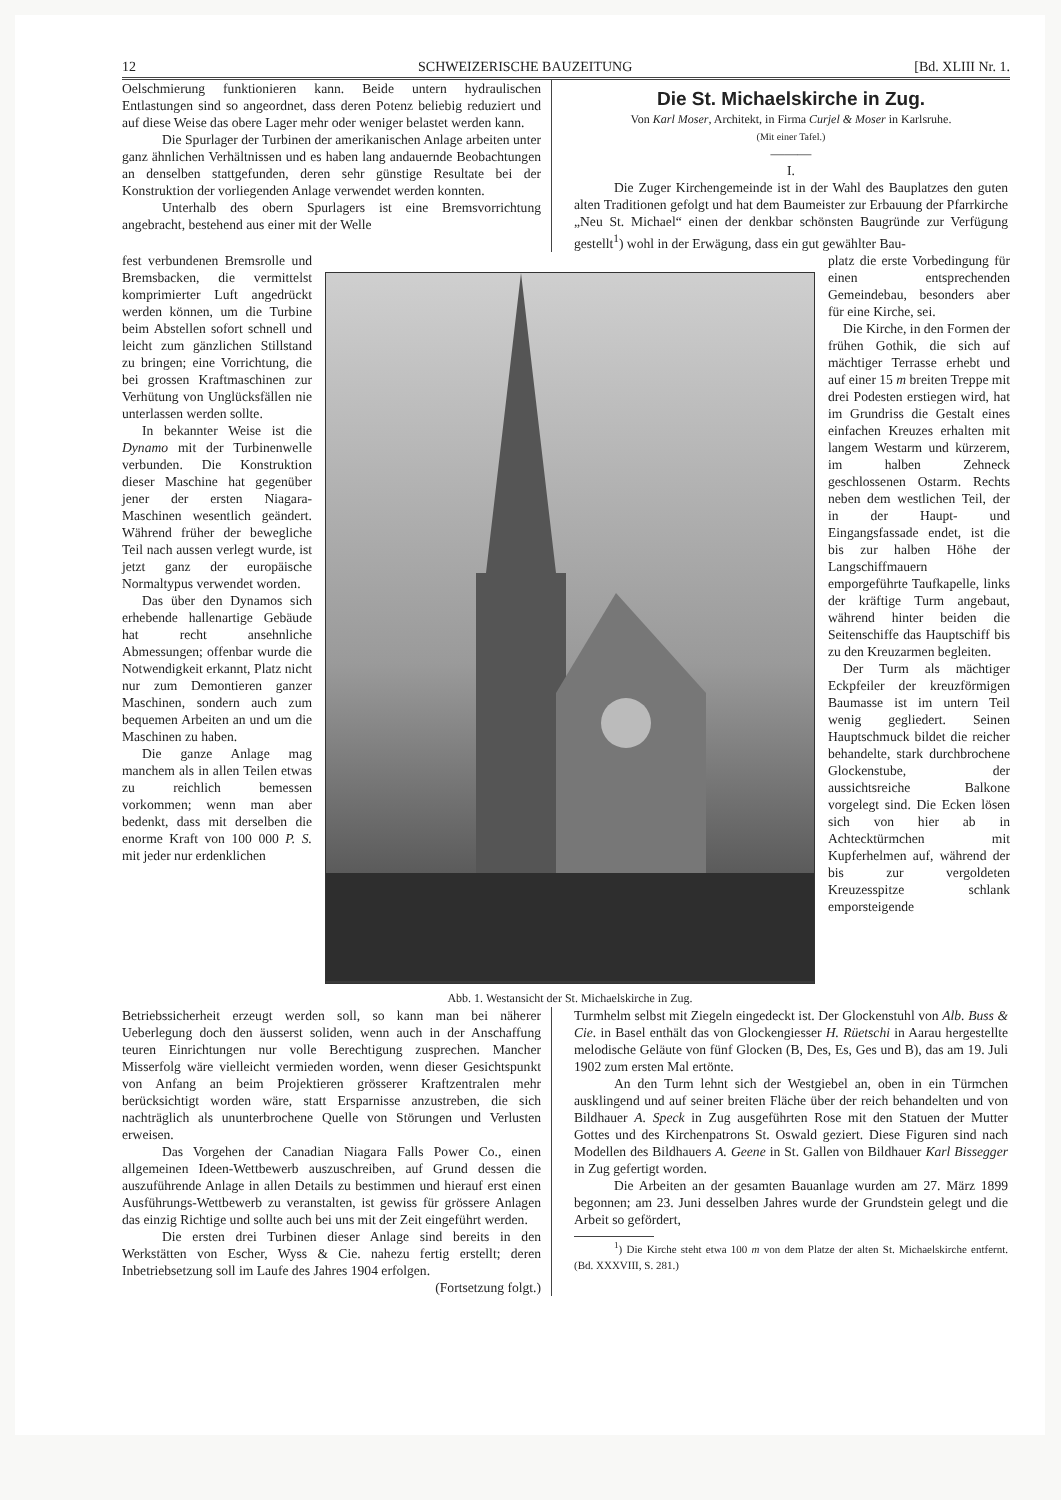12 SCHWEIZERISCHE BAUZEITUNG [Bd. XLIII Nr. 1.
Oelschmierung funktionieren kann. Beide untern hydraulischen Entlastungen sind so angeordnet, dass deren Potenz beliebig reduziert und auf diese Weise das obere Lager mehr oder weniger belastet werden kann.
Die Spurlager der Turbinen der amerikanischen Anlage arbeiten unter ganz ähnlichen Verhältnissen und es haben lang andauernde Beobachtungen an denselben stattgefunden, deren sehr günstige Resultate bei der Konstruktion der vorliegenden Anlage verwendet werden konnten.
Unterhalb des obern Spurlagers ist eine Bremsvorrichtung angebracht, bestehend aus einer mit der Welle
Die St. Michaelskirche in Zug.
Von Karl Moser, Architekt, in Firma Curjel & Moser in Karlsruhe.
(Mit einer Tafel.)
———
I.
Die Zuger Kirchengemeinde ist in der Wahl des Bauplatzes den guten alten Traditionen gefolgt und hat dem Baumeister zur Erbauung der Pfarrkirche „Neu St. Michael“ einen der denkbar schönsten Baugründe zur Verfügung gestellt<sup>1</sup>) wohl in der Erwägung, dass ein gut gewählter Bau-
fest verbundenen Bremsrolle und Bremsbacken, die vermittelst komprimierter Luft angedrückt werden können, um die Turbine beim Abstellen sofort schnell und leicht zum gänzlichen Stillstand zu bringen; eine Vorrichtung, die bei grossen Kraftmaschinen zur Verhütung von Unglücksfällen nie unterlassen werden sollte.
In bekannter Weise ist die Dynamo mit der Turbinenwelle verbunden. Die Konstruktion dieser Maschine hat gegenüber jener der ersten Niagara-Maschinen wesentlich geändert. Während früher der bewegliche Teil nach aussen verlegt wurde, ist jetzt ganz der europäische Normaltypus verwendet worden.
Das über den Dynamos sich erhebende hallenartige Gebäude hat recht ansehnliche Abmessungen; offenbar wurde die Notwendigkeit erkannt, Platz nicht nur zum Demontieren ganzer Maschinen, sondern auch zum bequemen Arbeiten an und um die Maschinen zu haben.
Die ganze Anlage mag manchem als in allen Teilen etwas zu reichlich bemessen vorkommen; wenn man aber bedenkt, dass mit derselben die enorme Kraft von 100 000 P. S. mit jeder nur erdenklichen
Abb. 1. Westansicht der St. Michaelskirche in Zug.
platz die erste Vorbedingung für einen entsprechenden Gemeindebau, besonders aber für eine Kirche, sei.
Die Kirche, in den Formen der frühen Gothik, die sich auf mächtiger Terrasse erhebt und auf einer 15 m breiten Treppe mit drei Podesten erstiegen wird, hat im Grundriss die Gestalt eines einfachen Kreuzes erhalten mit langem Westarm und kürzerem, im halben Zehneck geschlossenen Ostarm. Rechts neben dem westlichen Teil, der in der Haupt- und Eingangsfassade endet, ist die bis zur halben Höhe der Langschiffmauern emporgeführte Taufkapelle, links der kräftige Turm angebaut, während hinter beiden die Seitenschiffe das Hauptschiff bis zu den Kreuzarmen begleiten.
Der Turm als mächtiger Eckpfeiler der kreuzförmigen Baumasse ist im untern Teil wenig gegliedert. Seinen Hauptschmuck bildet die reicher behandelte, stark durchbrochene Glockenstube, der aussichtsreiche Balkone vorgelegt sind. Die Ecken lösen sich von hier ab in Achtecktürmchen mit Kupferhelmen auf, während der bis zur vergoldeten Kreuzesspitze schlank emporsteigende
Betriebssicherheit erzeugt werden soll, so kann man bei näherer Ueberlegung doch den äusserst soliden, wenn auch in der Anschaffung teuren Einrichtungen nur volle Berechtigung zusprechen. Mancher Misserfolg wäre vielleicht vermieden worden, wenn dieser Gesichtspunkt von Anfang an beim Projektieren grösserer Kraftzentralen mehr berücksichtigt worden wäre, statt Ersparnisse anzustreben, die sich nachträglich als ununterbrochene Quelle von Störungen und Verlusten erweisen.
Das Vorgehen der Canadian Niagara Falls Power Co., einen allgemeinen Ideen-Wettbewerb auszuschreiben, auf Grund dessen die auszuführende Anlage in allen Details zu bestimmen und hierauf erst einen Ausführungs-Wettbewerb zu veranstalten, ist gewiss für grössere Anlagen das einzig Richtige und sollte auch bei uns mit der Zeit eingeführt werden.
Die ersten drei Turbinen dieser Anlage sind bereits in den Werkstätten von Escher, Wyss & Cie. nahezu fertig erstellt; deren Inbetriebsetzung soll im Laufe des Jahres 1904 erfolgen. (Fortsetzung folgt.)
Turmhelm selbst mit Ziegeln eingedeckt ist. Der Glockenstuhl von Alb. Buss & Cie. in Basel enthält das von Glockengiesser H. Rüetschi in Aarau hergestellte melodische Geläute von fünf Glocken (B, Des, Es, Ges und B), das am 19. Juli 1902 zum ersten Mal ertönte.
An den Turm lehnt sich der Westgiebel an, oben in ein Türmchen ausklingend und auf seiner breiten Fläche über der reich behandelten und von Bildhauer A. Speck in Zug ausgeführten Rose mit den Statuen der Mutter Gottes und des Kirchenpatrons St. Oswald geziert. Diese Figuren sind nach Modellen des Bildhauers A. Geene in St. Gallen von Bildhauer Karl Bissegger in Zug gefertigt worden.
Die Arbeiten an der gesamten Bauanlage wurden am 27. März 1899 begonnen; am 23. Juni desselben Jahres wurde der Grundstein gelegt und die Arbeit so gefördert,
<sup>1</sup>) Die Kirche steht etwa 100 m von dem Platze der alten St. Michaelskirche entfernt. (Bd. XXXVIII, S. 281.)